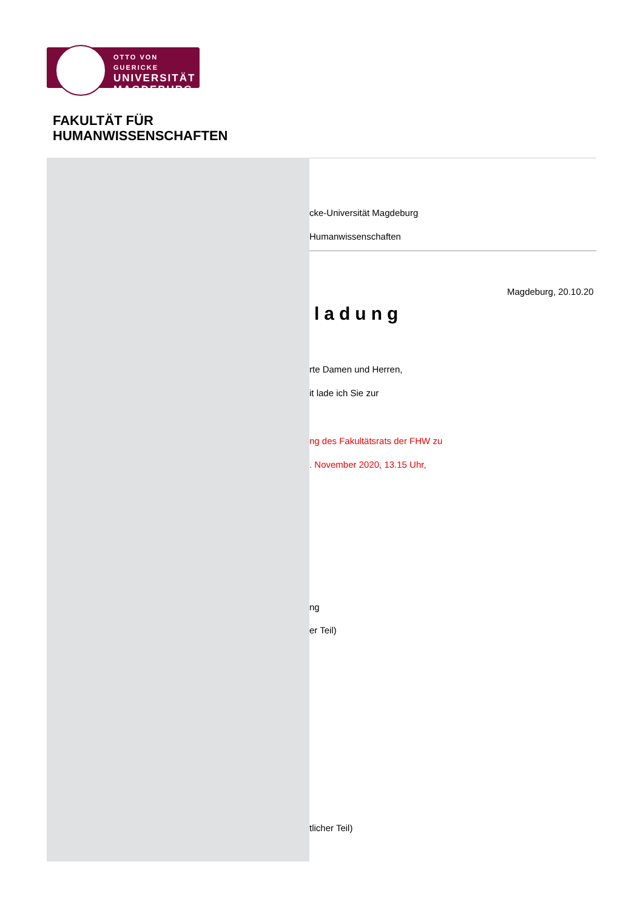OTTO VON GUERICKE
UNIVERSITÄT
MAGDEBURG
FAKULTÄT FÜR
HUMANWISSENSCHAFTEN
cke-Universität Magdeburg
Humanwissenschaften
Magdeburg, 20.10.20
ladung
rte Damen und Herren,
it lade ich Sie zur
ng des Fakultätsrats der FHW zu
. November 2020, 13.15 Uhr,
ng
er Teil)
tlicher Teil)